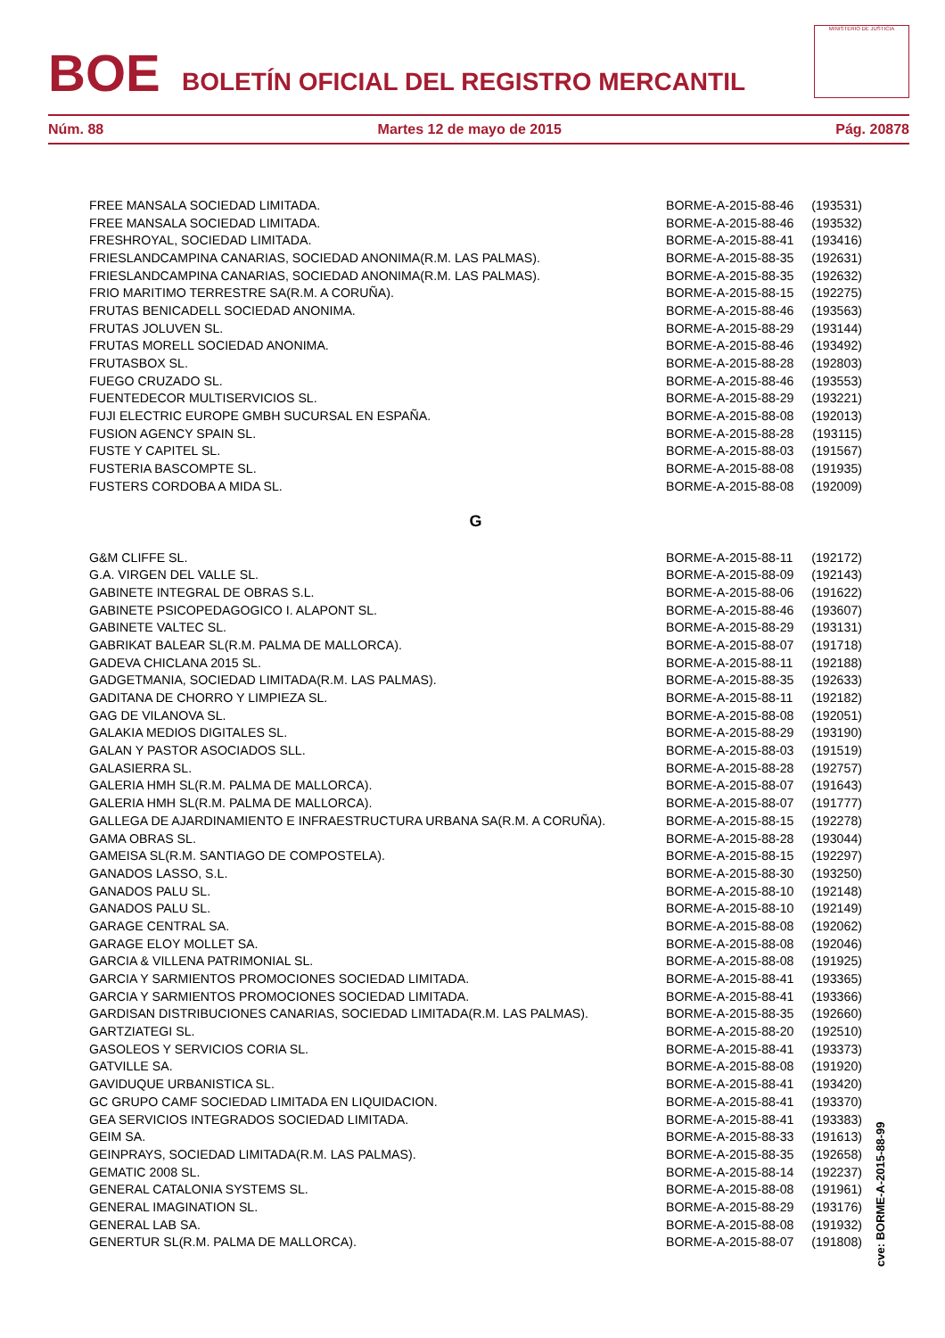BOE
BOLETÍN OFICIAL DEL REGISTRO MERCANTIL
MINISTERIO DE JUSTICIA
Núm. 88 Martes 12 de mayo de 2015 Pág. 20878
| FREE MANSALA SOCIEDAD LIMITADA. | BORME-A-2015-88-46 | (193531) |
| FREE MANSALA SOCIEDAD LIMITADA. | BORME-A-2015-88-46 | (193532) |
| FRESHROYAL, SOCIEDAD LIMITADA. | BORME-A-2015-88-41 | (193416) |
| FRIESLANDCAMPINA CANARIAS, SOCIEDAD ANONIMA(R.M. LAS PALMAS). | BORME-A-2015-88-35 | (192631) |
| FRIESLANDCAMPINA CANARIAS, SOCIEDAD ANONIMA(R.M. LAS PALMAS). | BORME-A-2015-88-35 | (192632) |
| FRIO MARITIMO TERRESTRE SA(R.M. A CORUÑA). | BORME-A-2015-88-15 | (192275) |
| FRUTAS BENICADELL SOCIEDAD ANONIMA. | BORME-A-2015-88-46 | (193563) |
| FRUTAS JOLUVEN SL. | BORME-A-2015-88-29 | (193144) |
| FRUTAS MORELL SOCIEDAD ANONIMA. | BORME-A-2015-88-46 | (193492) |
| FRUTASBOX SL. | BORME-A-2015-88-28 | (192803) |
| FUEGO CRUZADO SL. | BORME-A-2015-88-46 | (193553) |
| FUENTEDECOR MULTISERVICIOS SL. | BORME-A-2015-88-29 | (193221) |
| FUJI ELECTRIC EUROPE GMBH SUCURSAL EN ESPAÑA. | BORME-A-2015-88-08 | (192013) |
| FUSION AGENCY SPAIN SL. | BORME-A-2015-88-28 | (193115) |
| FUSTE Y CAPITEL SL. | BORME-A-2015-88-03 | (191567) |
| FUSTERIA BASCOMPTE SL. | BORME-A-2015-88-08 | (191935) |
| FUSTERS CORDOBA A MIDA SL. | BORME-A-2015-88-08 | (192009) |
| G | | |
| G&M CLIFFE SL. | BORME-A-2015-88-11 | (192172) |
| G.A. VIRGEN DEL VALLE SL. | BORME-A-2015-88-09 | (192143) |
| GABINETE INTEGRAL DE OBRAS S.L. | BORME-A-2015-88-06 | (191622) |
| GABINETE PSICOPEDAGOGICO I. ALAPONT SL. | BORME-A-2015-88-46 | (193607) |
| GABINETE VALTEC SL. | BORME-A-2015-88-29 | (193131) |
| GABRIKAT BALEAR SL(R.M. PALMA DE MALLORCA). | BORME-A-2015-88-07 | (191718) |
| GADEVA CHICLANA 2015 SL. | BORME-A-2015-88-11 | (192188) |
| GADGETMANIA, SOCIEDAD LIMITADA(R.M. LAS PALMAS). | BORME-A-2015-88-35 | (192633) |
| GADITANA DE CHORRO Y LIMPIEZA SL. | BORME-A-2015-88-11 | (192182) |
| GAG DE VILANOVA SL. | BORME-A-2015-88-08 | (192051) |
| GALAKIA MEDIOS DIGITALES SL. | BORME-A-2015-88-29 | (193190) |
| GALAN Y PASTOR ASOCIADOS SLL. | BORME-A-2015-88-03 | (191519) |
| GALASIERRA SL. | BORME-A-2015-88-28 | (192757) |
| GALERIA HMH SL(R.M. PALMA DE MALLORCA). | BORME-A-2015-88-07 | (191643) |
| GALERIA HMH SL(R.M. PALMA DE MALLORCA). | BORME-A-2015-88-07 | (191777) |
| GALLEGA DE AJARDINAMIENTO E INFRAESTRUCTURA URBANA SA(R.M. A CORUÑA). | BORME-A-2015-88-15 | (192278) |
| GAMA OBRAS SL. | BORME-A-2015-88-28 | (193044) |
| GAMEISA SL(R.M. SANTIAGO DE COMPOSTELA). | BORME-A-2015-88-15 | (192297) |
| GANADOS LASSO, S.L. | BORME-A-2015-88-30 | (193250) |
| GANADOS PALU SL. | BORME-A-2015-88-10 | (192148) |
| GANADOS PALU SL. | BORME-A-2015-88-10 | (192149) |
| GARAGE CENTRAL SA. | BORME-A-2015-88-08 | (192062) |
| GARAGE ELOY MOLLET SA. | BORME-A-2015-88-08 | (192046) |
| GARCIA & VILLENA PATRIMONIAL SL. | BORME-A-2015-88-08 | (191925) |
| GARCIA Y SARMIENTOS PROMOCIONES SOCIEDAD LIMITADA. | BORME-A-2015-88-41 | (193365) |
| GARCIA Y SARMIENTOS PROMOCIONES SOCIEDAD LIMITADA. | BORME-A-2015-88-41 | (193366) |
| GARDISAN DISTRIBUCIONES CANARIAS, SOCIEDAD LIMITADA(R.M. LAS PALMAS). | BORME-A-2015-88-35 | (192660) |
| GARTZIATEGI SL. | BORME-A-2015-88-20 | (192510) |
| GASOLEOS Y SERVICIOS CORIA SL. | BORME-A-2015-88-41 | (193373) |
| GATVILLE SA. | BORME-A-2015-88-08 | (191920) |
| GAVIDUQUE URBANISTICA SL. | BORME-A-2015-88-41 | (193420) |
| GC GRUPO CAMF SOCIEDAD LIMITADA EN LIQUIDACION. | BORME-A-2015-88-41 | (193370) |
| GEA SERVICIOS INTEGRADOS SOCIEDAD LIMITADA. | BORME-A-2015-88-41 | (193383) |
| GEIM SA. | BORME-A-2015-88-33 | (191613) |
| GEINPRAYS, SOCIEDAD LIMITADA(R.M. LAS PALMAS). | BORME-A-2015-88-35 | (192658) |
| GEMATIC 2008 SL. | BORME-A-2015-88-14 | (192237) |
| GENERAL CATALONIA SYSTEMS SL. | BORME-A-2015-88-08 | (191961) |
| GENERAL IMAGINATION SL. | BORME-A-2015-88-29 | (193176) |
| GENERAL LAB SA. | BORME-A-2015-88-08 | (191932) |
| GENERTUR SL(R.M. PALMA DE MALLORCA). | BORME-A-2015-88-07 | (191808) |
cve: BORME-A-2015-88-99